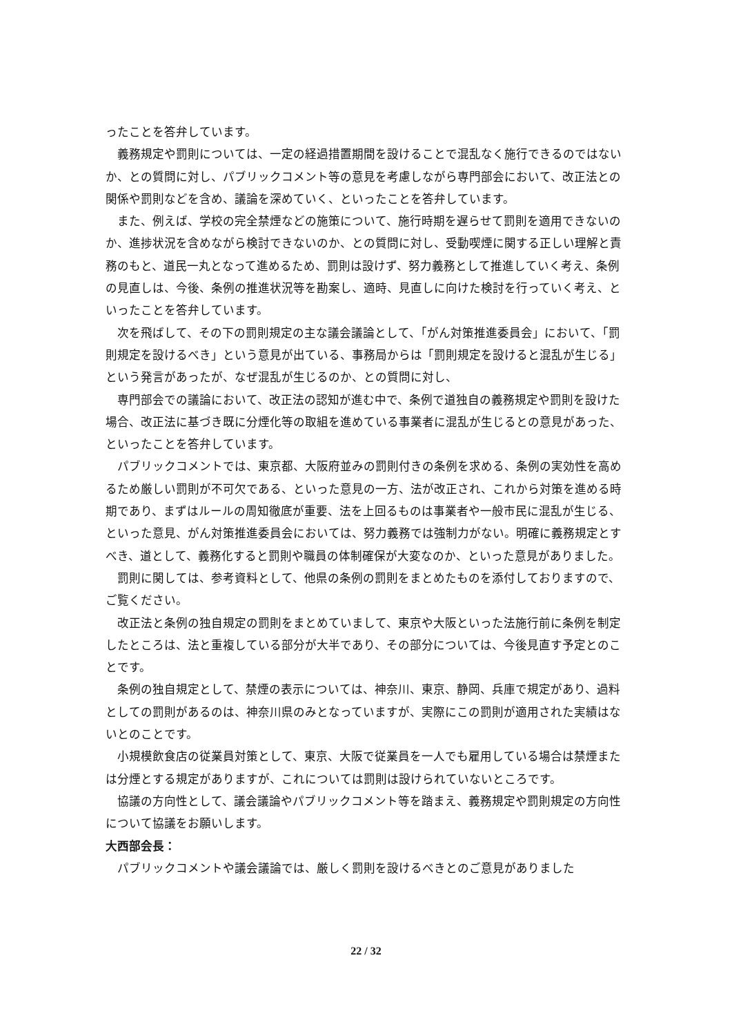ったことを答弁しています。
義務規定や罰則については、一定の経過措置期間を設けることで混乱なく施行できるのではないか、との質問に対し、パブリックコメント等の意見を考慮しながら専門部会において、改正法との関係や罰則などを含め、議論を深めていく、といったことを答弁しています。
また、例えば、学校の完全禁煙などの施策について、施行時期を遅らせて罰則を適用できないのか、進捗状況を含めながら検討できないのか、との質問に対し、受動喫煙に関する正しい理解と責務のもと、道民一丸となって進めるため、罰則は設けず、努力義務として推進していく考え、条例の見直しは、今後、条例の推進状況等を勘案し、適時、見直しに向けた検討を行っていく考え、といったことを答弁しています。
次を飛ばして、その下の罰則規定の主な議会議論として、「がん対策推進委員会」において、「罰則規定を設けるべき」という意見が出ている、事務局からは「罰則規定を設けると混乱が生じる」という発言があったが、なぜ混乱が生じるのか、との質問に対し、
専門部会での議論において、改正法の認知が進む中で、条例で道独自の義務規定や罰則を設けた場合、改正法に基づき既に分煙化等の取組を進めている事業者に混乱が生じるとの意見があった、といったことを答弁しています。
パブリックコメントでは、東京都、大阪府並みの罰則付きの条例を求める、条例の実効性を高めるため厳しい罰則が不可欠である、といった意見の一方、法が改正され、これから対策を進める時期であり、まずはルールの周知徹底が重要、法を上回るものは事業者や一般市民に混乱が生じる、といった意見、がん対策推進委員会においては、努力義務では強制力がない。明確に義務規定とすべき、道として、義務化すると罰則や職員の体制確保が大変なのか、といった意見がありました。
罰則に関しては、参考資料として、他県の条例の罰則をまとめたものを添付しておりますので、ご覧ください。
改正法と条例の独自規定の罰則をまとめていまして、東京や大阪といった法施行前に条例を制定したところは、法と重複している部分が大半であり、その部分については、今後見直す予定とのことです。
条例の独自規定として、禁煙の表示については、神奈川、東京、静岡、兵庫で規定があり、過料としての罰則があるのは、神奈川県のみとなっていますが、実際にこの罰則が適用された実績はないとのことです。
小規模飲食店の従業員対策として、東京、大阪で従業員を一人でも雇用している場合は禁煙または分煙とする規定がありますが、これについては罰則は設けられていないところです。
協議の方向性として、議会議論やパブリックコメント等を踏まえ、義務規定や罰則規定の方向性について協議をお願いします。
大西部会長：
パブリックコメントや議会議論では、厳しく罰則を設けるべきとのご意見がありました
22 / 32